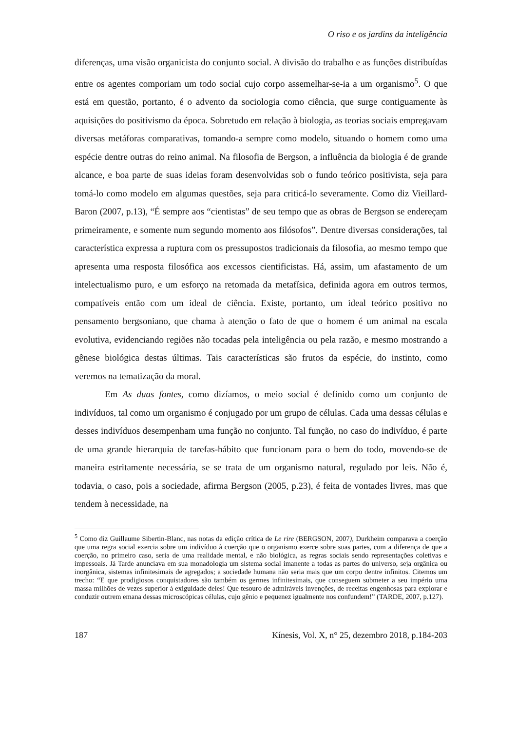O riso e os jardins da inteligência
diferenças, uma visão organicista do conjunto social. A divisão do trabalho e as funções distribuídas entre os agentes comporiam um todo social cujo corpo assemelhar-se-ia a um organismo<sup>5</sup>. O que está em questão, portanto, é o advento da sociologia como ciência, que surge contiguamente às aquisições do positivismo da época. Sobretudo em relação à biologia, as teorias sociais empregavam diversas metáforas comparativas, tomando-a sempre como modelo, situando o homem como uma espécie dentre outras do reino animal. Na filosofia de Bergson, a influência da biologia é de grande alcance, e boa parte de suas ideias foram desenvolvidas sob o fundo teórico positivista, seja para tomá-lo como modelo em algumas questões, seja para criticá-lo severamente. Como diz Vieillard-Baron (2007, p.13), “É sempre aos “cientistas” de seu tempo que as obras de Bergson se endereçam primeiramente, e somente num segundo momento aos filósofos”. Dentre diversas considerações, tal característica expressa a ruptura com os pressupostos tradicionais da filosofia, ao mesmo tempo que apresenta uma resposta filosófica aos excessos cientificistas. Há, assim, um afastamento de um intelectualismo puro, e um esforço na retomada da metafísica, definida agora em outros termos, compatíveis então com um ideal de ciência. Existe, portanto, um ideal teórico positivo no pensamento bergsoniano, que chama à atenção o fato de que o homem é um animal na escala evolutiva, evidenciando regiões não tocadas pela inteligência ou pela razão, e mesmo mostrando a gênese biológica destas últimas. Tais características são frutos da espécie, do instinto, como veremos na tematização da moral.
Em As duas fontes, como dizíamos, o meio social é definido como um conjunto de indivíduos, tal como um organismo é conjugado por um grupo de células. Cada uma dessas células e desses indivíduos desempenham uma função no conjunto. Tal função, no caso do indivíduo, é parte de uma grande hierarquia de tarefas-hábito que funcionam para o bem do todo, movendo-se de maneira estritamente necessária, se se trata de um organismo natural, regulado por leis. Não é, todavia, o caso, pois a sociedade, afirma Bergson (2005, p.23), é feita de vontades livres, mas que tendem à necessidade, na
<sup>5</sup> Como diz Guillaume Sibertin-Blanc, nas notas da edição crítica de Le rire (BERGSON, 2007), Durkheim comparava a coerção que uma regra social exercia sobre um indivíduo à coerção que o organismo exerce sobre suas partes, com a diferença de que a coerção, no primeiro caso, seria de uma realidade mental, e não biológica, as regras sociais sendo representações coletivas e impessoais. Já Tarde anunciava em sua monadologia um sistema social imanente a todas as partes do universo, seja orgânica ou inorgânica, sistemas infinitesimais de agregados; a sociedade humana não seria mais que um corpo dentre infinitos. Citemos um trecho: “E que prodigiosos conquistadores são também os germes infinitesimais, que conseguem submeter a seu império uma massa milhões de vezes superior à exiguidade deles! Que tesouro de admiráveis invenções, de receitas engenhosas para explorar e conduzir outrem emana dessas microscópicas células, cujo gênio e pequenez igualmente nos confundem!” (TARDE, 2007, p.127).
187 Kínesis, Vol. X, n° 25, dezembro 2018, p.184-203